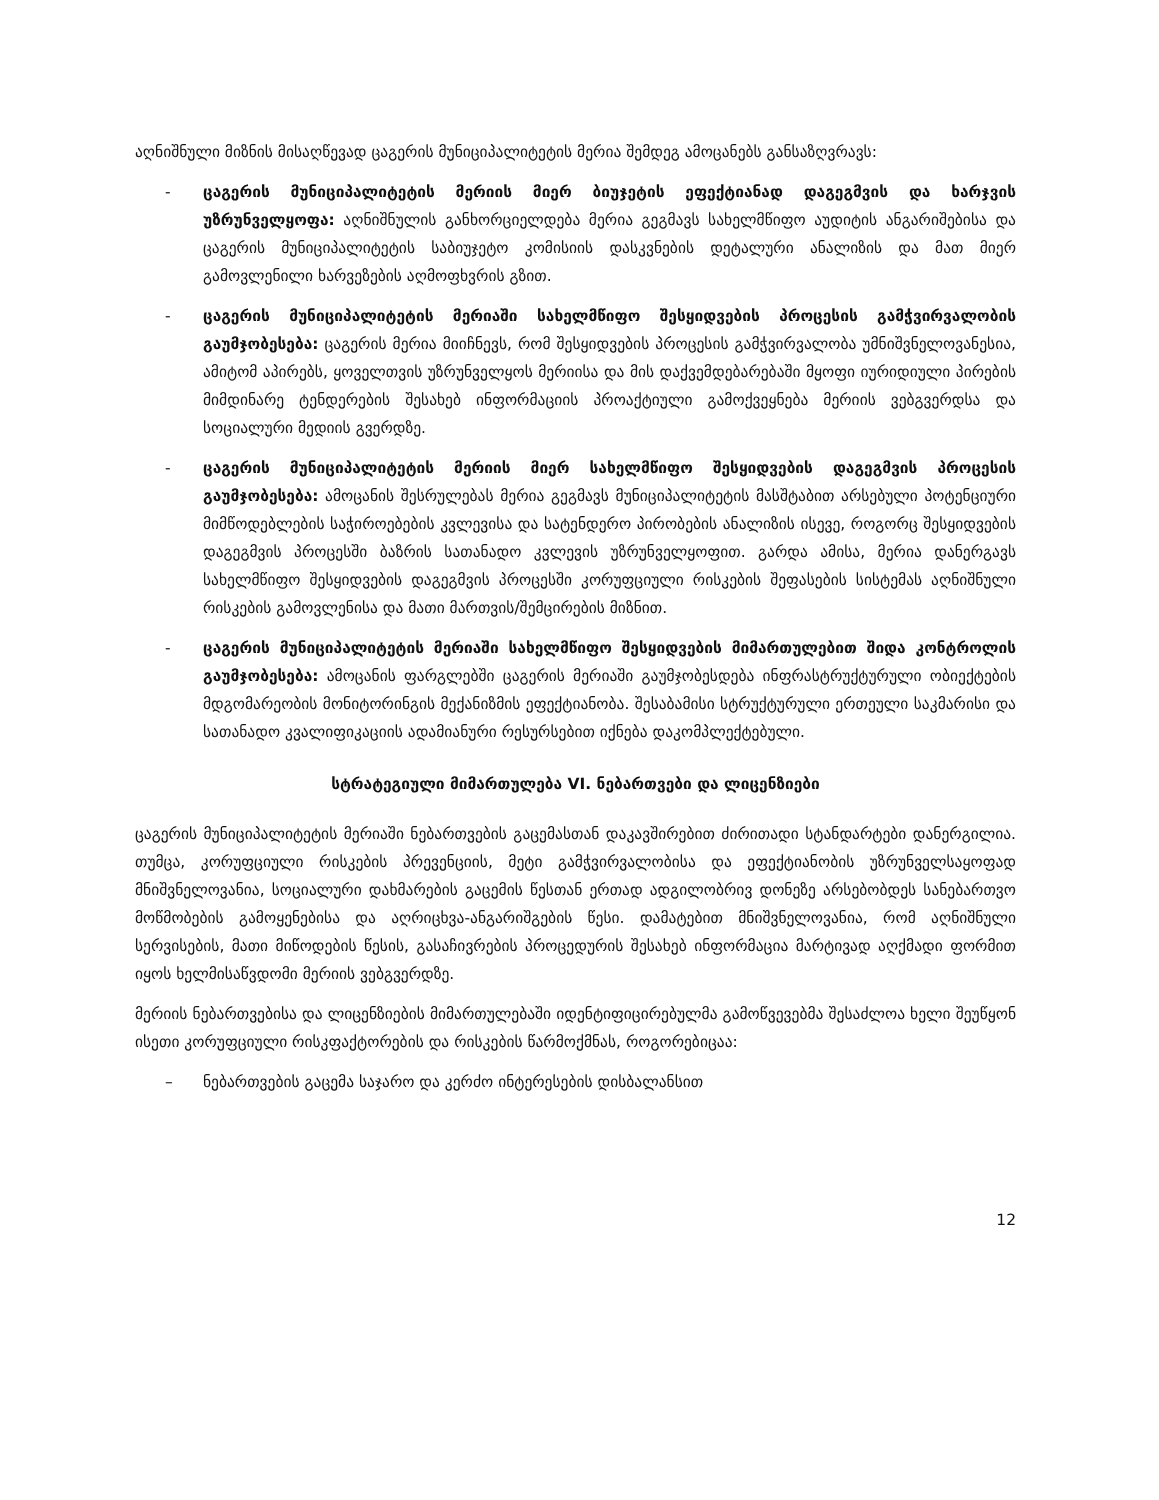აღნიშნული მიზნის მისაღწევად ცაგერის მუნიციპალიტეტის მერია შემდეგ ამოცანებს განსაზღვრავს:
- ცაგერის მუნიციპალიტეტის მერიის მიერ ბიუჯეტის ეფექტიანად დაგეგმვის და ხარჯვის უზრუნველყოფა: აღნიშნულის განხორციელდება მერია გეგმავს სახელმწიფო აუდიტის ანგარიშებისა და ცაგერის მუნიციპალიტეტის საბიუჯეტო კომისიის დასკვნების დეტალური ანალიზის და მათ მიერ გამოვლენილი ხარვეზების აღმოფხვრის გზით.
- ცაგერის მუნიციპალიტეტის მერიაში სახელმწიფო შესყიდვების პროცესის გამჭვირვალობის გაუმჯობესება: ცაგერის მერია მიიჩნევს, რომ შესყიდვების პროცესის გამჭვირვალობა უმნიშვნელოვანესია, ამიტომ აპირებს, ყოველთვის უზრუნველყოს მერიისა და მის დაქვემდებარებაში მყოფი იურიდიული პირების მიმდინარე ტენდერების შესახებ ინფორმაციის პროაქტიული გამოქვეყნება მერიის ვებგვერდსა და სოციალური მედიის გვერდზე.
- ცაგერის მუნიციპალიტეტის მერიის მიერ სახელმწიფო შესყიდვების დაგეგმვის პროცესის გაუმჯობესება: ამოცანის შესრულებას მერია გეგმავს მუნიციპალიტეტის მასშტაბით არსებული პოტენციური მიმწოდებლების საჭიროებების კვლევისა და სატენდერო პირობების ანალიზის ისევე, როგორც შესყიდვების დაგეგმვის პროცესში ბაზრის სათანადო კვლევის უზრუნველყოფით. გარდა ამისა, მერია დანერგავს სახელმწიფო შესყიდვების დაგეგმვის პროცესში კორუფციული რისკების შეფასების სისტემას აღნიშნული რისკების გამოვლენისა და მათი მართვის/შემცირების მიზნით.
- ცაგერის მუნიციპალიტეტის მერიაში სახელმწიფო შესყიდვების მიმართულებით შიდა კონტროლის გაუმჯობესება: ამოცანის ფარგლებში ცაგერის მერიაში გაუმჯობესდება ინფრასტრუქტურული ობიექტების მდგომარეობის მონიტორინგის მექანიზმის ეფექტიანობა. შესაბამისი სტრუქტურული ერთეული საკმარისი და სათანადო კვალიფიკაციის ადამიანური რესურსებით იქნება დაკომპლექტებული.
სტრატეგიული მიმართულება VI. ნებართვები და ლიცენზიები
ცაგერის მუნიციპალიტეტის მერიაში ნებართვების გაცემასთან დაკავშირებით ძირითადი სტანდარტები დანერგილია. თუმცა, კორუფციული რისკების პრევენციის, მეტი გამჭვირვალობისა და ეფექტიანობის უზრუნველსაყოფად მნიშვნელოვანია, სოციალური დახმარების გაცემის წესთან ერთად ადგილობრივ დონეზე არსებობდეს სანებართვო მოწმობების გამოყენებისა და აღრიცხვა-ანგარიშგების წესი. დამატებით მნიშვნელოვანია, რომ აღნიშნული სერვისების, მათი მიწოდების წესის, გასაჩივრების პროცედურის შესახებ ინფორმაცია მარტივად აღქმადი ფორმით იყოს ხელმისაწვდომი მერიის ვებგვერდზე.
მერიის ნებართვებისა და ლიცენზიების მიმართულებაში იდენტიფიცირებულმა გამოწვევებმა შესაძლოა ხელი შეუწყონ ისეთი კორუფციული რისკფაქტორების და რისკების წარმოქმნას, როგორებიცაა:
– ნებართვების გაცემა საჯარო და კერძო ინტერესების დისბალანსით
12